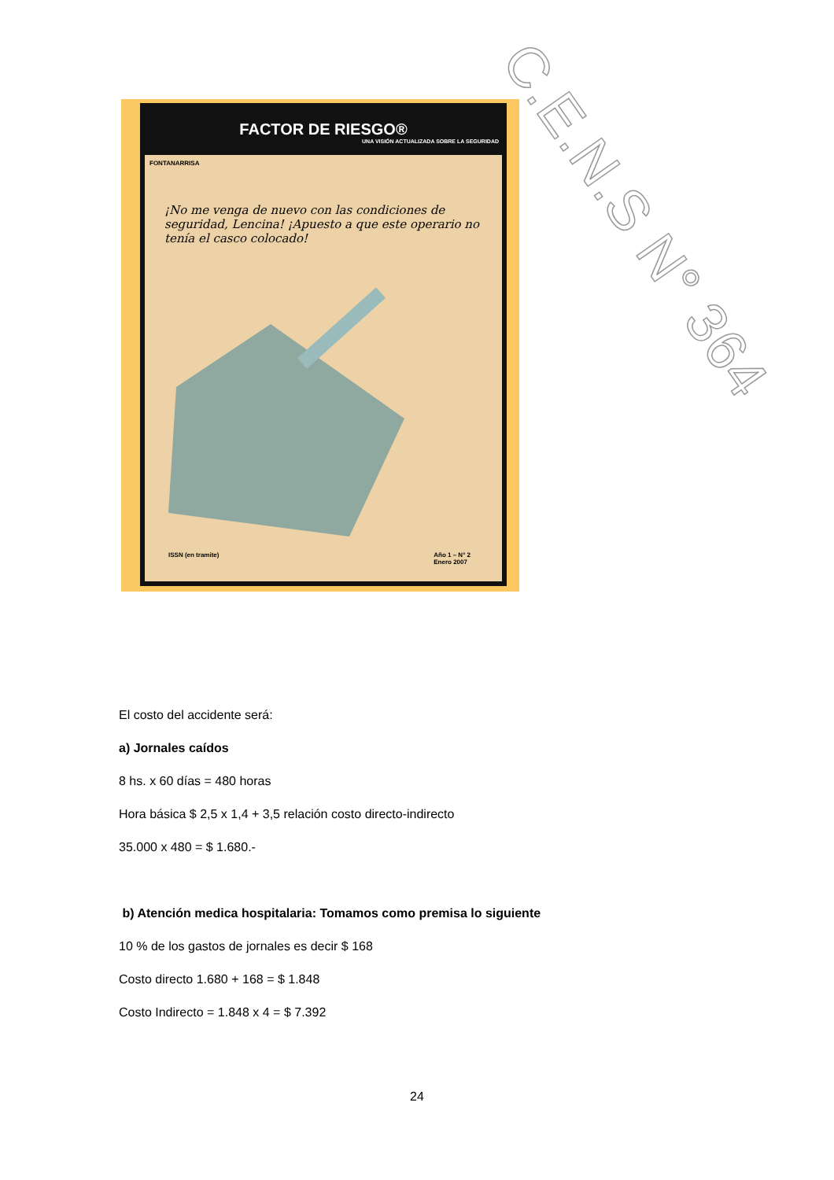C.E.N.S N° 364
FACTOR DE RIESGO®
UNA VISIÓN ACTUALIZADA SOBRE LA SEGURIDAD
FONTANARRISA
¡No me venga de nuevo con las condiciones de seguridad, Lencina! ¡Apuesto a que este operario no tenía el casco colocado!
ISSN (en tramite) Año 1 – N° 2
Enero 2007
El costo del accidente será:
a) Jornales caídos
8 hs. x 60 días = 480 horas
Hora básica $ 2,5 x 1,4 + 3,5 relación costo directo-indirecto
35.000 x 480 = $ 1.680.-
b) Atención medica hospitalaria: Tomamos como premisa lo siguiente
10 % de los gastos de jornales es decir $ 168
Costo directo 1.680 + 168 = $ 1.848
Costo Indirecto = 1.848 x 4 = $ 7.392
24